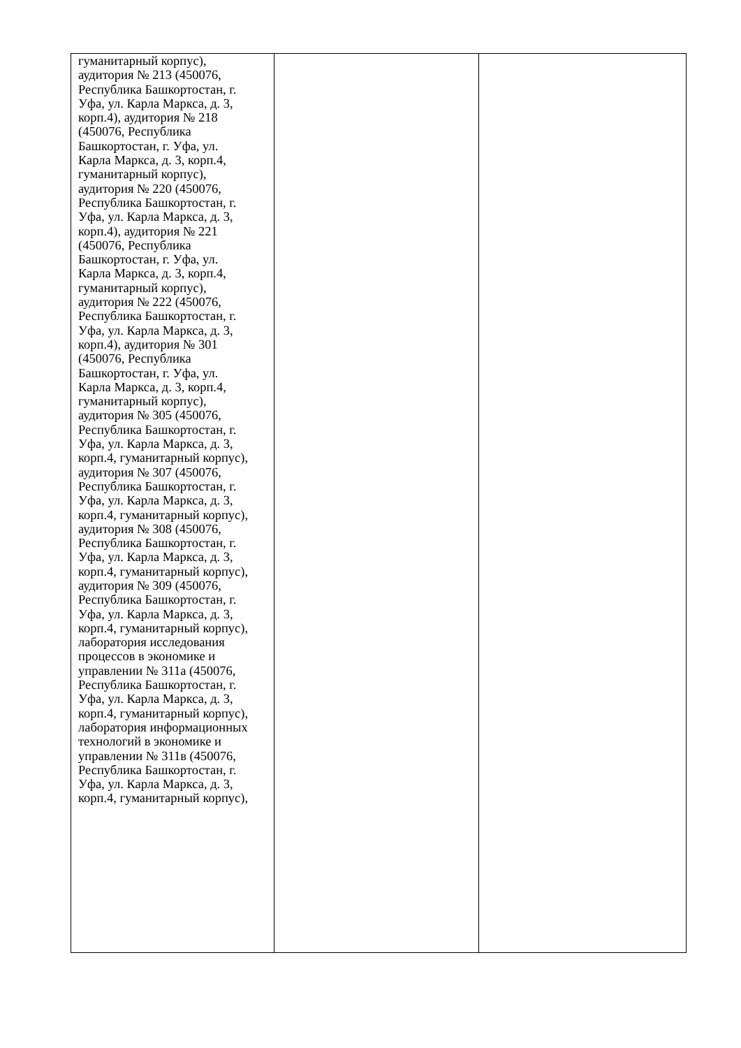| гуманитарный корпус), аудитория № 213 (450076, Республика Башкортостан, г. Уфа, ул. Карла Маркса, д. 3, корп.4), аудитория № 218 (450076, Республика Башкортостан, г. Уфа, ул. Карла Маркса, д. 3, корп.4, гуманитарный корпус), аудитория № 220 (450076, Республика Башкортостан, г. Уфа, ул. Карла Маркса, д. 3, корп.4), аудитория № 221 (450076, Республика Башкортостан, г. Уфа, ул. Карла Маркса, д. 3, корп.4, гуманитарный корпус), аудитория № 222 (450076, Республика Башкортостан, г. Уфа, ул. Карла Маркса, д. 3, корп.4), аудитория № 301 (450076, Республика Башкортостан, г. Уфа, ул. Карла Маркса, д. 3, корп.4, гуманитарный корпус), аудитория № 305 (450076, Республика Башкортостан, г. Уфа, ул. Карла Маркса, д. 3, корп.4, гуманитарный корпус), аудитория № 307 (450076, Республика Башкортостан, г. Уфа, ул. Карла Маркса, д. 3, корп.4, гуманитарный корпус), аудитория № 308 (450076, Республика Башкортостан, г. Уфа, ул. Карла Маркса, д. 3, корп.4, гуманитарный корпус), аудитория № 309 (450076, Республика Башкортостан, г. Уфа, ул. Карла Маркса, д. 3, корп.4, гуманитарный корпус), лаборатория исследования процессов в экономике и управлении № 311а (450076, Республика Башкортостан, г. Уфа, ул. Карла Маркса, д. 3, корп.4, гуманитарный корпус), лаборатория информационных технологий в экономике и управлении № 311в (450076, Республика Башкортостан, г. Уфа, ул. Карла Маркса, д. 3, корп.4, гуманитарный корпус), | | |